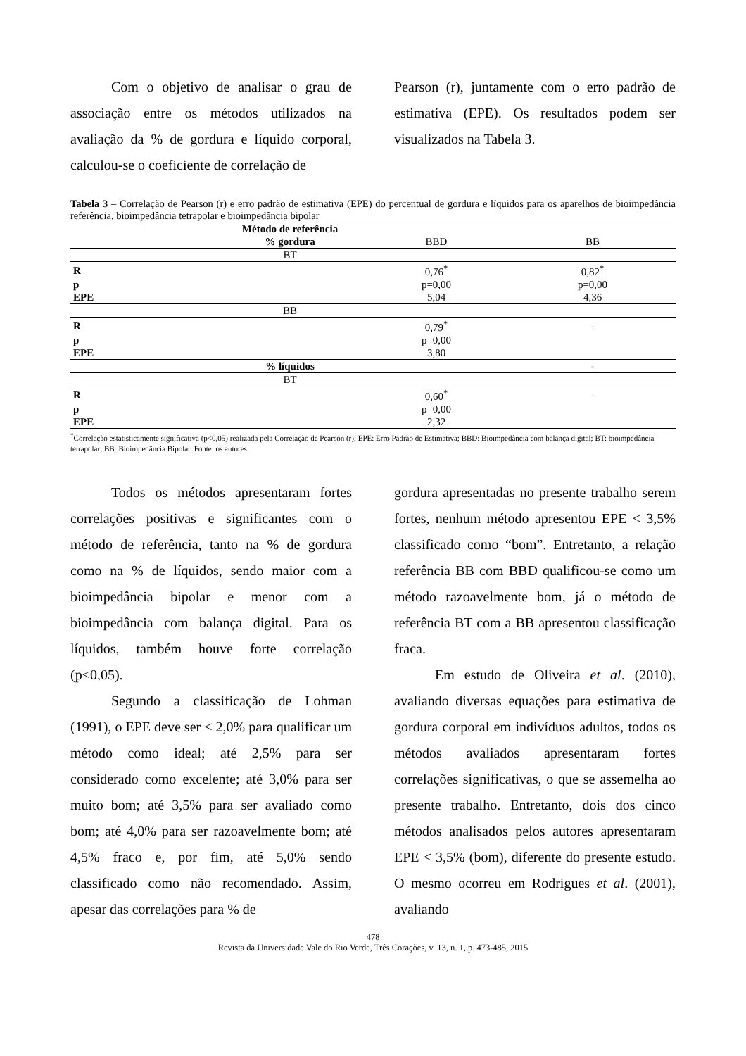Com o objetivo de analisar o grau de associação entre os métodos utilizados na avaliação da % de gordura e líquido corporal, calculou-se o coeficiente de correlação de
Pearson (r), juntamente com o erro padrão de estimativa (EPE). Os resultados podem ser visualizados na Tabela 3.
Tabela 3 – Correlação de Pearson (r) e erro padrão de estimativa (EPE) do percentual de gordura e líquidos para os aparelhos de bioimpedância referência, bioimpedância tetrapolar e bioimpedância bipolar
| | Método de referência | | |
| | % gordura | BBD | BB |
| | BT | | |
| R | | 0,76<sup>*</sup> | 0,82<sup>*</sup> |
| p | | p=0,00 | p=0,00 |
| EPE | | 5,04 | 4,36 |
| | BB | | |
| R | | 0,79<sup>*</sup> | - |
| p | | p=0,00 | |
| EPE | | 3,80 | |
| | % líquidos | | - |
| | BT | | |
| R | | 0,60<sup>*</sup> | - |
| p | | p=0,00 | |
| EPE | | 2,32 | |
<sup>*</sup> Correlação estatisticamente significativa (p<0,05) realizada pela Correlação de Pearson (r); EPE: Erro Padrão de Estimativa; BBD: Bioimpedância com balança digital; BT: bioimpedância tetrapolar; BB: Bioimpedância Bipolar. Fonte: os autores.
Todos os métodos apresentaram fortes correlações positivas e significantes com o método de referência, tanto na % de gordura como na % de líquidos, sendo maior com a bioimpedância bipolar e menor com a bioimpedância com balança digital. Para os líquidos, também houve forte correlação (p<0,05).
Segundo a classificação de Lohman (1991), o EPE deve ser < 2,0% para qualificar um método como ideal; até 2,5% para ser considerado como excelente; até 3,0% para ser muito bom; até 3,5% para ser avaliado como bom; até 4,0% para ser razoavelmente bom; até 4,5% fraco e, por fim, até 5,0% sendo classificado como não recomendado. Assim, apesar das correlações para % de
gordura apresentadas no presente trabalho serem fortes, nenhum método apresentou EPE < 3,5% classificado como “bom”. Entretanto, a relação referência BB com BBD qualificou-se como um método razoavelmente bom, já o método de referência BT com a BB apresentou classificação fraca.
Em estudo de Oliveira et al. (2010), avaliando diversas equações para estimativa de gordura corporal em indivíduos adultos, todos os métodos avaliados apresentaram fortes correlações significativas, o que se assemelha ao presente trabalho. Entretanto, dois dos cinco métodos analisados pelos autores apresentaram EPE < 3,5% (bom), diferente do presente estudo. O mesmo ocorreu em Rodrigues et al. (2001), avaliando
478
Revista da Universidade Vale do Rio Verde, Três Corações, v. 13, n. 1, p. 473-485, 2015